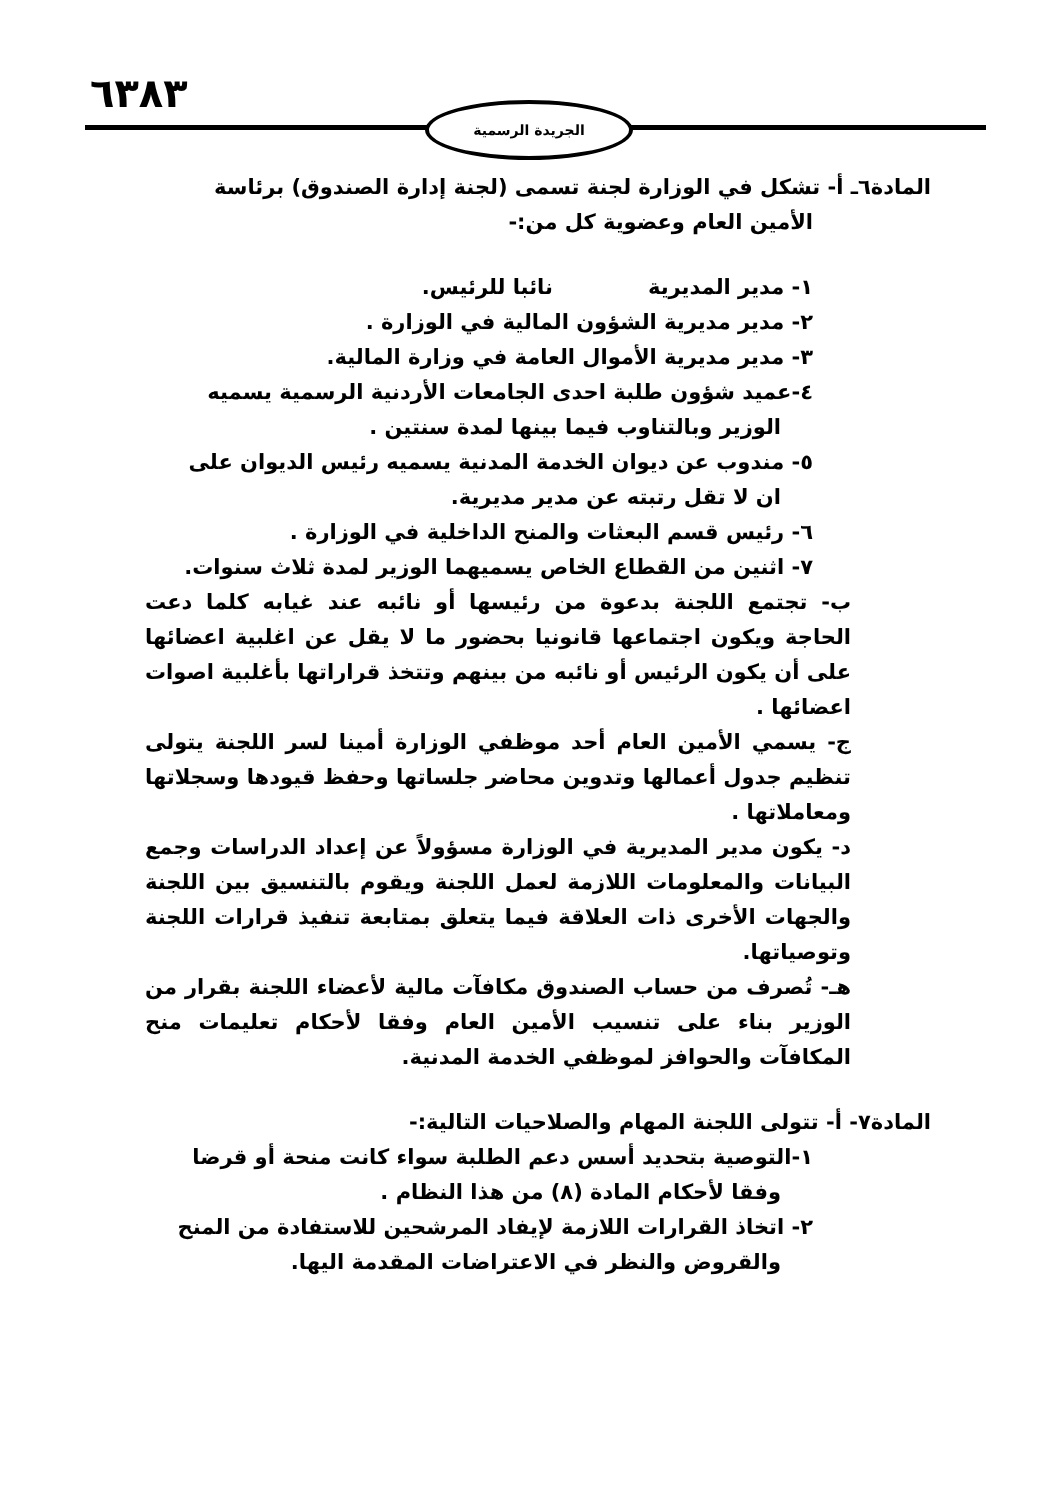٦٣٨٣ الجريدة الرسمية
المادة٦ـ أ- تشكل في الوزارة لجنة تسمى (لجنة إدارة الصندوق) برئاسة
الأمين العام وعضوية كل من:-
١- مدير المديرية نائبا للرئيس.
٢- مدير مديرية الشؤون المالية في الوزارة .
٣- مدير مديرية الأموال العامة في وزارة المالية.
٤-عميد شؤون طلبة احدى الجامعات الأردنية الرسمية يسميه
الوزير وبالتناوب فيما بينها لمدة سنتين .
٥- مندوب عن ديوان الخدمة المدنية يسميه رئيس الديوان على
ان لا تقل رتبته عن مدير مديرية.
٦- رئيس قسم البعثات والمنح الداخلية في الوزارة .
٧- اثنين من القطاع الخاص يسميهما الوزير لمدة ثلاث سنوات.
ب- تجتمع اللجنة بدعوة من رئيسها أو نائبه عند غيابه كلما دعت الحاجة ويكون اجتماعها قانونيا بحضور ما لا يقل عن اغلبية اعضائها على أن يكون الرئيس أو نائبه من بينهم وتتخذ قراراتها بأغلبية اصوات اعضائها .
ج- يسمي الأمين العام أحد موظفي الوزارة أمينا لسر اللجنة يتولى تنظيم جدول أعمالها وتدوين محاضر جلساتها وحفظ قيودها وسجلاتها ومعاملاتها .
د- يكون مدير المديرية في الوزارة مسؤولاً عن إعداد الدراسات وجمع البيانات والمعلومات اللازمة لعمل اللجنة ويقوم بالتنسيق بين اللجنة والجهات الأخرى ذات العلاقة فيما يتعلق بمتابعة تنفيذ قرارات اللجنة وتوصياتها.
هـ- تُصرف من حساب الصندوق مكافآت مالية لأعضاء اللجنة بقرار من الوزير بناء على تنسيب الأمين العام وفقا لأحكام تعليمات منح المكافآت والحوافز لموظفي الخدمة المدنية.
المادة٧- أ- تتولى اللجنة المهام والصلاحيات التالية:-
١-التوصية بتحديد أسس دعم الطلبة سواء كانت منحة أو قرضا
وفقا لأحكام المادة (٨) من هذا النظام .
٢- اتخاذ القرارات اللازمة لإيفاد المرشحين للاستفادة من المنح
والقروض والنظر في الاعتراضات المقدمة اليها.